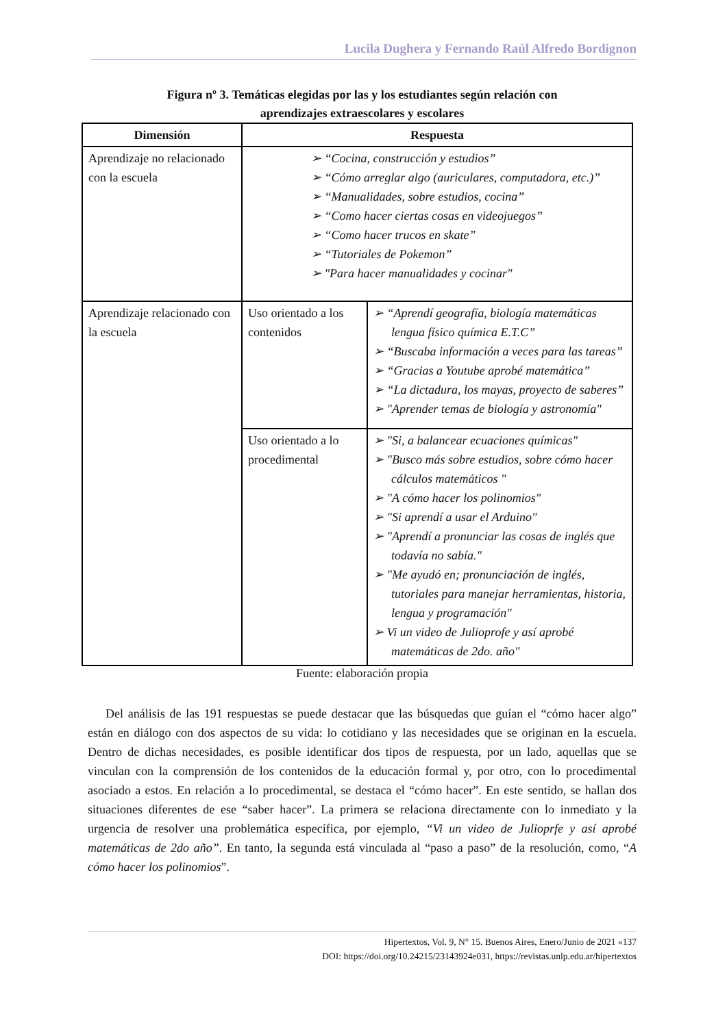Lucila Dughera y Fernando Raúl Alfredo Bordignon
Figura nº 3. Temáticas elegidas por las y los estudiantes según relación con
aprendizajes extraescolares y escolares
| Dimensión | Respuesta | |
| --- | --- | --- |
| Aprendizaje no relacionado con la escuela | ➢ “Cocina, construcción y estudios” ➢ “Cómo arreglar algo (auriculares, computadora, etc.)” ➢ “Manualidades, sobre estudios, cocina” ➢ “Como hacer ciertas cosas en videojuegos” ➢ “Como hacer trucos en skate” ➢ “Tutoriales de Pokemon” ➢ "Para hacer manualidades y cocinar" | |
| Aprendizaje relacionado con la escuela | Uso orientado a los contenidos | ➢ “Aprendí geografía, biología matemáticas lengua físico química E.T.C” ➢ “Buscaba información a veces para las tareas” ➢ “Gracias a Youtube aprobé matemática” ➢ “La dictadura, los mayas, proyecto de saberes” ➢ "Aprender temas de biología y astronomía" |
| | Uso orientado a lo procedimental | ➢ "Si, a balancear ecuaciones químicas" ➢ "Busco más sobre estudios, sobre cómo hacer cálculos matemáticos " ➢ "A cómo hacer los polinomios" ➢ "Si aprendí a usar el Arduino" ➢ "Aprendí a pronunciar las cosas de inglés que todavía no sabía." ➢ "Me ayudó en; pronunciación de inglés, tutoriales para manejar herramientas, historia, lengua y programación" ➢ Vi un video de Julioprofe y así aprobé matemáticas de 2do. año" |
Fuente: elaboración propia
Del análisis de las 191 respuestas se puede destacar que las búsquedas que guían el “cómo hacer algo” están en diálogo con dos aspectos de su vida: lo cotidiano y las necesidades que se originan en la escuela. Dentro de dichas necesidades, es posible identificar dos tipos de respuesta, por un lado, aquellas que se vinculan con la comprensión de los contenidos de la educación formal y, por otro, con lo procedimental asociado a estos. En relación a lo procedimental, se destaca el “cómo hacer”. En este sentido, se hallan dos situaciones diferentes de ese “saber hacer”. La primera se relaciona directamente con lo inmediato y la urgencia de resolver una problemática específica, por ejemplo, “Vi un video de Julioprfe y así aprobé matemáticas de 2do año”. En tanto, la segunda está vinculada al “paso a paso” de la resolución, como, “A cómo hacer los polinomios”.
Hipertextos, Vol. 9, N° 15. Buenos Aires, Enero/Junio de 2021 «137
DOI: https://doi.org/10.24215/23143924e031, https://revistas.unlp.edu.ar/hipertextos